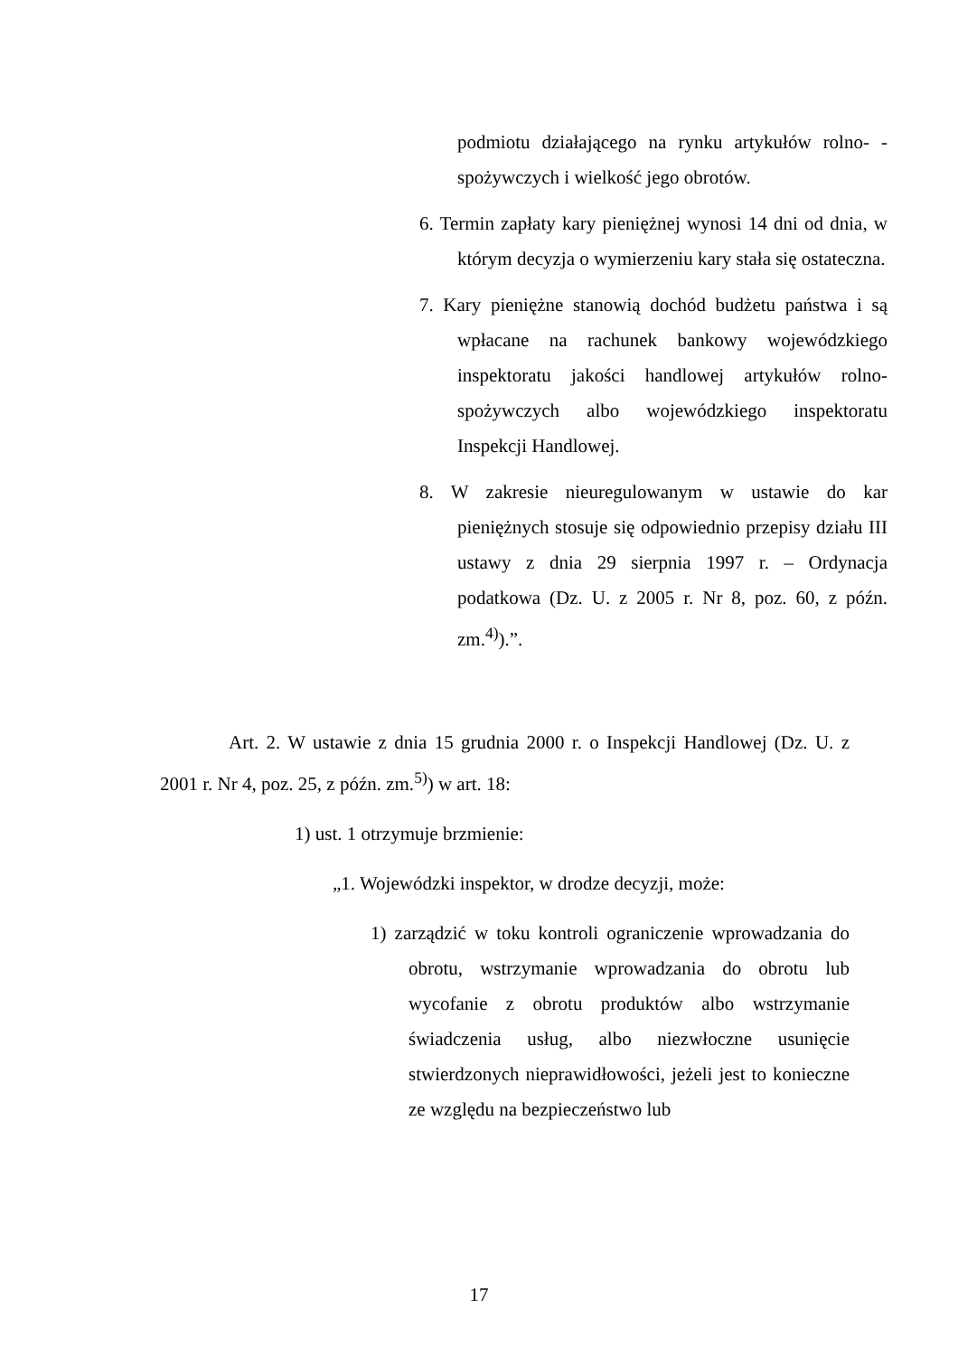podmiotu działającego na rynku artykułów rolno- -spożywczych i wielkość jego obrotów.
6. Termin zapłaty kary pieniężnej wynosi 14 dni od dnia, w którym decyzja o wymierzeniu kary stała się ostateczna.
7. Kary pieniężne stanowią dochód budżetu państwa i są wpłacane na rachunek bankowy wojewódzkiego inspektoratu jakości handlowej artykułów rolno-spożywczych albo wojewódzkiego inspektoratu Inspekcji Handlowej.
8. W zakresie nieuregulowanym w ustawie do kar pieniężnych stosuje się odpowiednio przepisy działu III ustawy z dnia 29 sierpnia 1997 r. – Ordynacja podatkowa (Dz. U. z 2005 r. Nr 8, poz. 60, z późn. zm.<sup>4)</sup>).”.
Art. 2. W ustawie z dnia 15 grudnia 2000 r. o Inspekcji Handlowej (Dz. U. z 2001 r. Nr 4, poz. 25, z późn. zm.<sup>5)</sup>) w art. 18:
1) ust. 1 otrzymuje brzmienie:
„1. Wojewódzki inspektor, w drodze decyzji, może:
1) zarządzić w toku kontroli ograniczenie wprowa­dzania do obrotu, wstrzymanie wprowadzania do obrotu lub wycofanie z obrotu produktów albo wstrzymanie świadczenia usług, albo niezwłoczne usunięcie stwierdzonych nieprawidłowości, jeżeli jest to konieczne ze względu na bezpieczeństwo lub
17